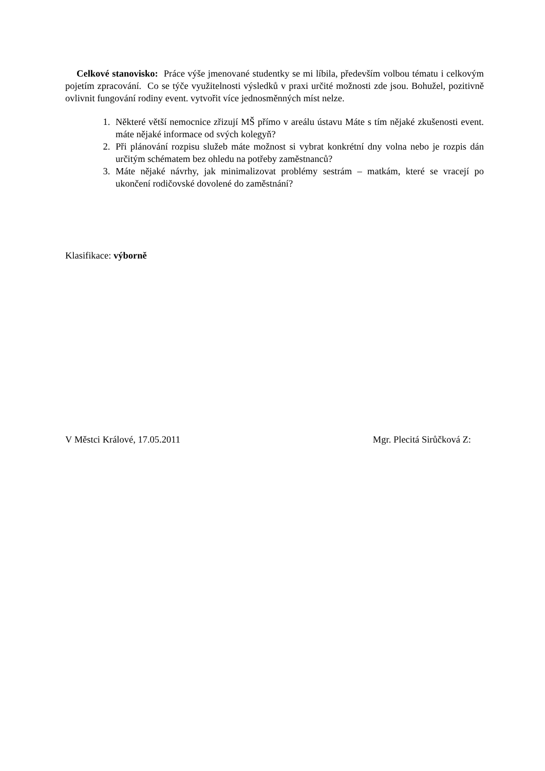Celkové stanovisko: Práce výše jmenované studentky se mi líbila, především volbou tématu i celkovým pojetím zpracování. Co se týče využitelnosti výsledků v praxi určité možnosti zde jsou. Bohužel, pozitivně ovlivnit fungování rodiny event. vytvořit více jednosměnných míst nelze.
1. Některé větší nemocnice zřizují MŠ přímo v areálu ústavu Máte s tím nějaké zkušenosti event. máte nějaké informace od svých kolegyň?
2. Při plánování rozpisu služeb máte možnost si vybrat konkrétní dny volna nebo je rozpis dán určitým schématem bez ohledu na potřeby zaměstnanců?
3. Máte nějaké návrhy, jak minimalizovat problémy sestrám – matkám, které se vracejí po ukončení rodičovské dovolené do zaměstnání?
Klasifikace: výborně
V Městci Králové, 17.05.2011 Mgr. Plecitá Sirůčková Z: